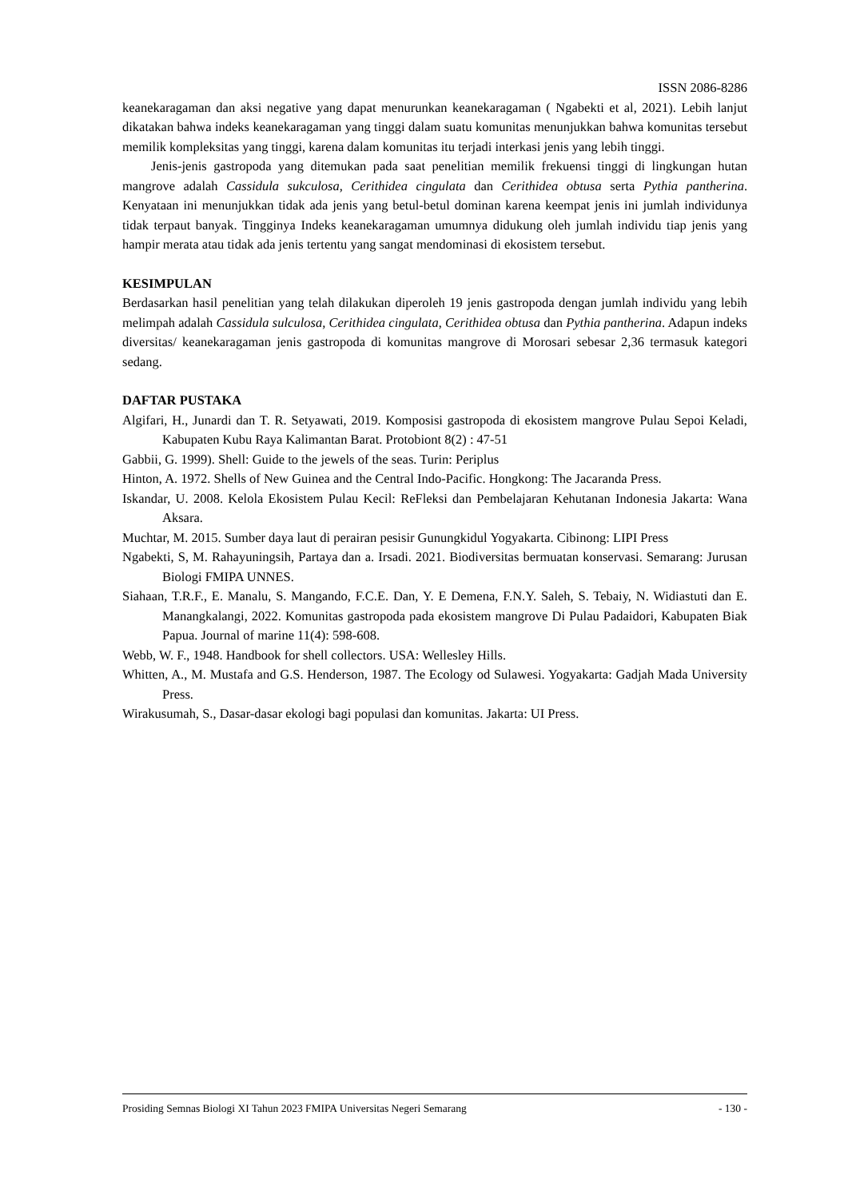ISSN 2086-8286
keanekaragaman dan aksi negative yang dapat menurunkan keanekaragaman ( Ngabekti et al, 2021). Lebih lanjut dikatakan bahwa indeks keanekaragaman yang tinggi dalam suatu komunitas menunjukkan bahwa komunitas tersebut memilik kompleksitas yang tinggi, karena dalam komunitas itu terjadi interkasi jenis yang lebih tinggi.
Jenis-jenis gastropoda yang ditemukan pada saat penelitian memilik frekuensi tinggi di lingkungan hutan mangrove adalah Cassidula sukculosa, Cerithidea cingulata dan Cerithidea obtusa serta Pythia pantherina. Kenyataan ini menunjukkan tidak ada jenis yang betul-betul dominan karena keempat jenis ini jumlah individunya tidak terpaut banyak. Tingginya Indeks keanekaragaman umumnya didukung oleh jumlah individu tiap jenis yang hampir merata atau tidak ada jenis tertentu yang sangat mendominasi di ekosistem tersebut.
KESIMPULAN
Berdasarkan hasil penelitian yang telah dilakukan diperoleh 19 jenis gastropoda dengan jumlah individu yang lebih melimpah adalah Cassidula sulculosa, Cerithidea cingulata, Cerithidea obtusa dan Pythia pantherina. Adapun indeks diversitas/ keanekaragaman jenis gastropoda di komunitas mangrove di Morosari sebesar 2,36 termasuk kategori sedang.
DAFTAR PUSTAKA
Algifari, H., Junardi dan T. R. Setyawati, 2019. Komposisi gastropoda di ekosistem mangrove Pulau Sepoi Keladi, Kabupaten Kubu Raya Kalimantan Barat. Protobiont 8(2) : 47-51
Gabbii, G. 1999). Shell: Guide to the jewels of the seas. Turin: Periplus
Hinton, A. 1972. Shells of New Guinea and the Central Indo-Pacific. Hongkong: The Jacaranda Press.
Iskandar, U. 2008. Kelola Ekosistem Pulau Kecil: ReFleksi dan Pembelajaran Kehutanan Indonesia Jakarta: Wana Aksara.
Muchtar, M. 2015. Sumber daya laut di perairan pesisir Gunungkidul Yogyakarta. Cibinong: LIPI Press
Ngabekti, S, M. Rahayuningsih, Partaya dan a. Irsadi. 2021. Biodiversitas bermuatan konservasi. Semarang: Jurusan Biologi FMIPA UNNES.
Siahaan, T.R.F., E. Manalu, S. Mangando, F.C.E. Dan, Y. E Demena, F.N.Y. Saleh, S. Tebaiy, N. Widiastuti dan E. Manangkalangi, 2022. Komunitas gastropoda pada ekosistem mangrove Di Pulau Padaidori, Kabupaten Biak Papua. Journal of marine 11(4): 598-608.
Webb, W. F., 1948. Handbook for shell collectors. USA: Wellesley Hills.
Whitten, A., M. Mustafa and G.S. Henderson, 1987. The Ecology od Sulawesi. Yogyakarta: Gadjah Mada University Press.
Wirakusumah, S., Dasar-dasar ekologi bagi populasi dan komunitas. Jakarta: UI Press.
Prosiding Semnas Biologi XI Tahun 2023 FMIPA Universitas Negeri Semarang - 130 -